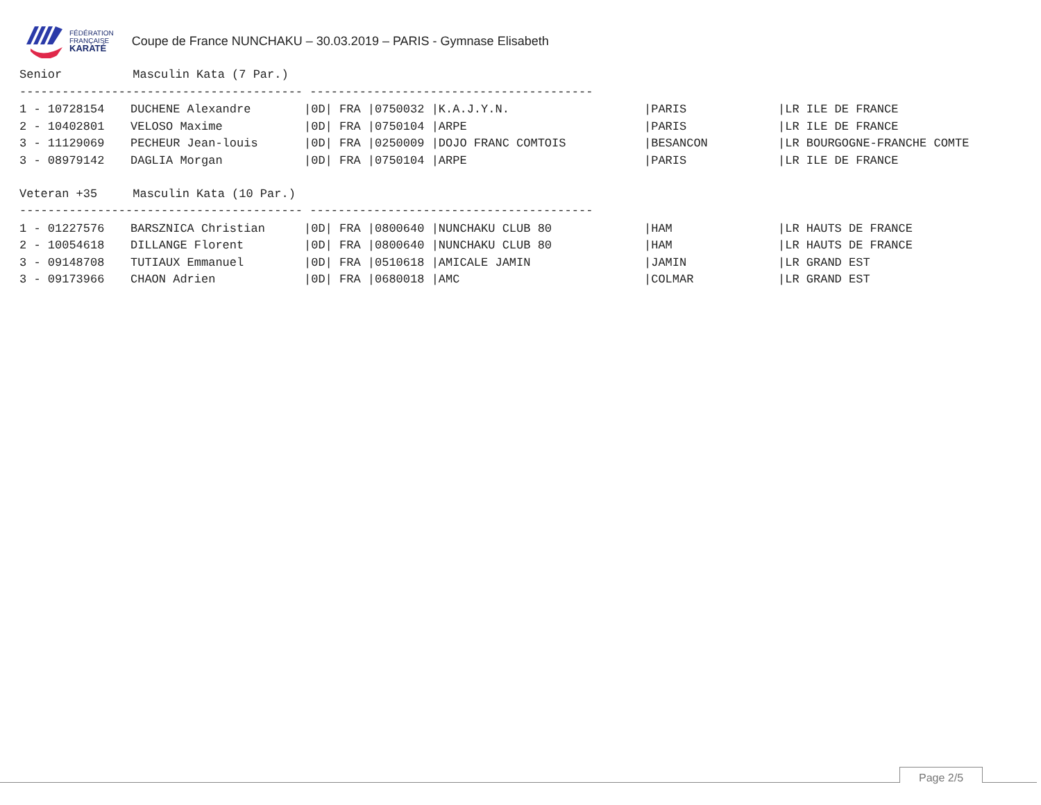FÉDÉRATION
FRANÇAISE
KARATÉ
Coupe de France NUNCHAKU – 30.03.2019 – PARIS - Gymnase Elisabeth
Senior          Masculin Kata (7 Par.)
---------------------------------------- ----------------------------------------
| 1 - 10728154 | DUCHENE Alexandre | /0D/ FRA /0750032 /K.A.J.Y.N. | /PARIS | /LR ILE DE FRANCE |
| 2 - 10402801 | VELOSO Maxime | /0D/ FRA /0750104 /ARPE | /PARIS | /LR ILE DE FRANCE |
| 3 - 11129069 | PECHEUR Jean-louis | /0D/ FRA /0250009 /DOJO FRANC COMTOIS | /BESANCON | /LR BOURGOGNE-FRANCHE COMTE |
| 3 - 08979142 | DAGLIA Morgan | /0D/ FRA /0750104 /ARPE | /PARIS | /LR ILE DE FRANCE |
Veteran +35     Masculin Kata (10 Par.)
---------------------------------------- ----------------------------------------
| 1 - 01227576 | BARSZNICA Christian | /0D/ FRA /0800640 /NUNCHAKU CLUB 80 | /HAM | /LR HAUTS DE FRANCE |
| 2 - 10054618 | DILLANGE Florent | /0D/ FRA /0800640 /NUNCHAKU CLUB 80 | /HAM | /LR HAUTS DE FRANCE |
| 3 - 09148708 | TUTIAUX Emmanuel | /0D/ FRA /0510618 /AMICALE JAMIN | /JAMIN | /LR GRAND EST |
| 3 - 09173966 | CHAON Adrien | /0D/ FRA /0680018 /AMC | /COLMAR | /LR GRAND EST |
Page 2/5